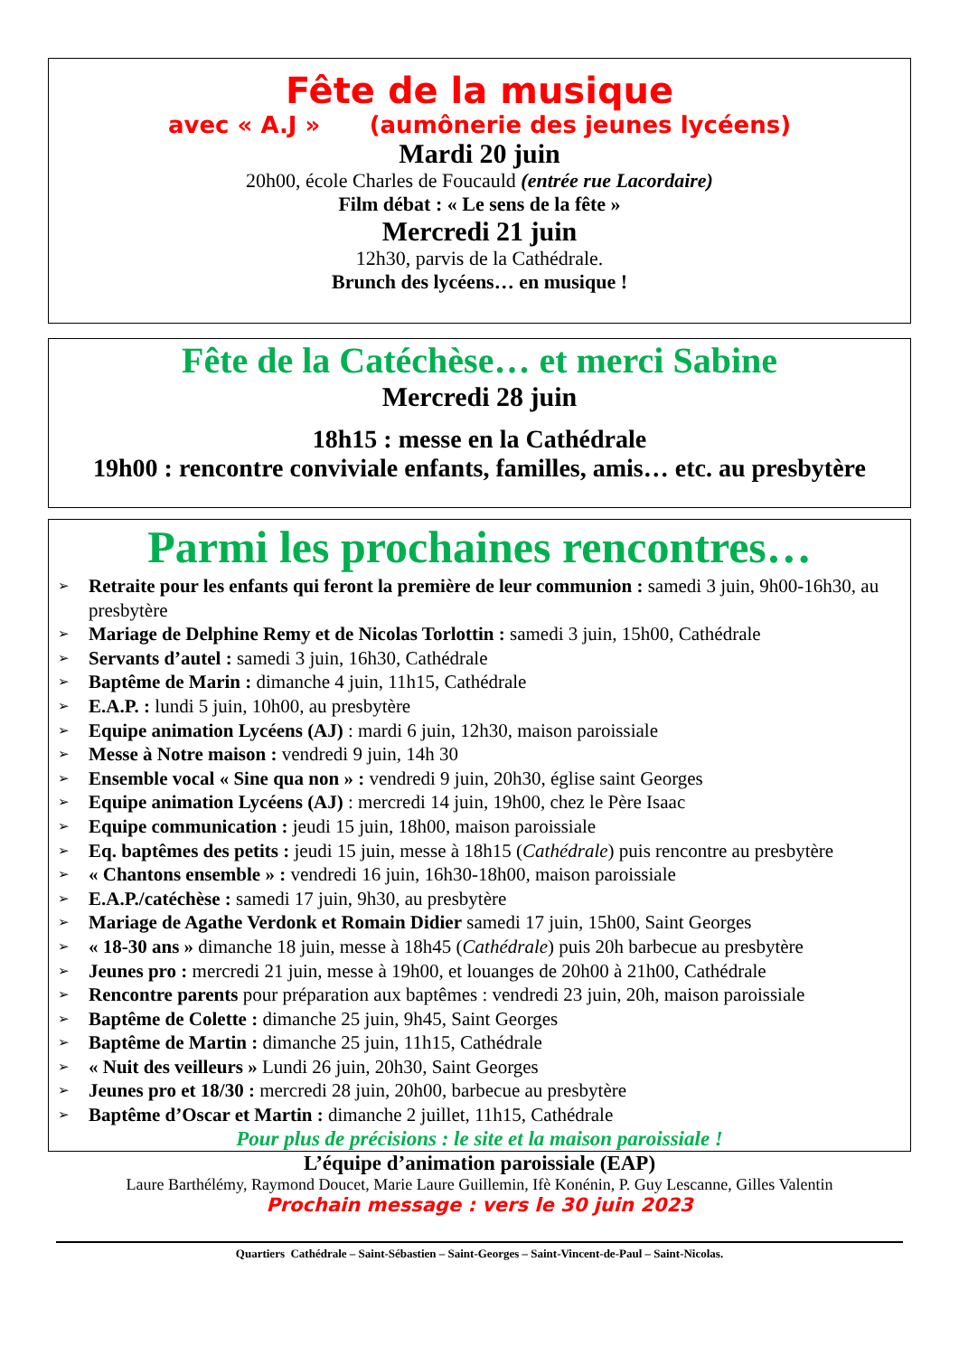Fête de la musique
avec « A.J » (aumônerie des jeunes lycéens)
Mardi 20 juin
20h00, école Charles de Foucauld (entrée rue Lacordaire)
Film débat : « Le sens de la fête »
Mercredi 21 juin
12h30, parvis de la Cathédrale.
Brunch des lycéens… en musique !
Fête de la Catéchèse… et merci Sabine
Mercredi 28 juin
18h15 : messe en la Cathédrale
19h00 : rencontre conviviale enfants, familles, amis… etc. au presbytère
Parmi les prochaines rencontres…
➢ Retraite pour les enfants qui feront la première de leur communion : samedi 3 juin, 9h00-16h30, au presbytère
➢ Mariage de Delphine Remy et de Nicolas Torlottin : samedi 3 juin, 15h00, Cathédrale
➢ Servants d’autel : samedi 3 juin, 16h30, Cathédrale
➢ Baptême de Marin : dimanche 4 juin, 11h15, Cathédrale
➢ E.A.P. : lundi 5 juin, 10h00, au presbytère
➢ Equipe animation Lycéens (AJ) : mardi 6 juin, 12h30, maison paroissiale
➢ Messe à Notre maison : vendredi 9 juin, 14h 30
➢ Ensemble vocal « Sine qua non » : vendredi 9 juin, 20h30, église saint Georges
➢ Equipe animation Lycéens (AJ) : mercredi 14 juin, 19h00, chez le Père Isaac
➢ Equipe communication : jeudi 15 juin, 18h00, maison paroissiale
➢ Eq. baptêmes des petits : jeudi 15 juin, messe à 18h15 (Cathédrale) puis rencontre au presbytère
➢ « Chantons ensemble » : vendredi 16 juin, 16h30-18h00, maison paroissiale
➢ E.A.P./catéchèse : samedi 17 juin, 9h30, au presbytère
➢ Mariage de Agathe Verdonk et Romain Didier samedi 17 juin, 15h00, Saint Georges
➢ « 18-30 ans » dimanche 18 juin, messe à 18h45 (Cathédrale) puis 20h barbecue au presbytère
➢ Jeunes pro : mercredi 21 juin, messe à 19h00, et louanges de 20h00 à 21h00, Cathédrale
➢ Rencontre parents pour préparation aux baptêmes : vendredi 23 juin, 20h, maison paroissiale
➢ Baptême de Colette : dimanche 25 juin, 9h45, Saint Georges
➢ Baptême de Martin : dimanche 25 juin, 11h15, Cathédrale
➢ « Nuit des veilleurs » Lundi 26 juin, 20h30, Saint Georges
➢ Jeunes pro et 18/30 : mercredi 28 juin, 20h00, barbecue au presbytère
➢ Baptême d’Oscar et Martin : dimanche 2 juillet, 11h15, Cathédrale
Pour plus de précisions : le site et la maison paroissiale !
L’équipe d’animation paroissiale (EAP)
Laure Barthélémy, Raymond Doucet, Marie Laure Guillemin, Ifè Konénin, P. Guy Lescanne, Gilles Valentin
Prochain message : vers le 30 juin 2023
Quartiers Cathédrale – Saint-Sébastien – Saint-Georges – Saint-Vincent-de-Paul – Saint-Nicolas.